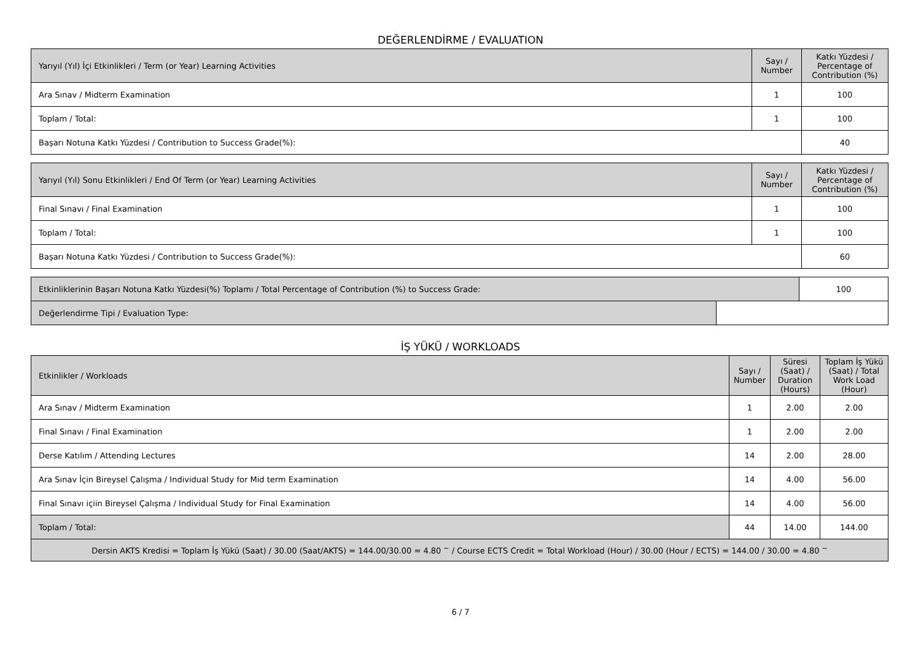DEĞERLENDİRME / EVALUATION
| Yarıyıl (Yıl) İçi Etkinlikleri / Term (or Year) Learning Activities | Sayı / Number | Katkı Yüzdesi / Percentage of Contribution (%) |
| --- | --- | --- |
| Ara Sınav / Midterm Examination | 1 | 100 |
| Toplam / Total: | 1 | 100 |
| Başarı Notuna Katkı Yüzdesi / Contribution to Success Grade(%): | | 40 |
| Yarıyıl (Yıl) Sonu Etkinlikleri / End Of Term (or Year) Learning Activities | Sayı / Number | Katkı Yüzdesi / Percentage of Contribution (%) |
| --- | --- | --- |
| Final Sınavı / Final Examination | 1 | 100 |
| Toplam / Total: | 1 | 100 |
| Başarı Notuna Katkı Yüzdesi / Contribution to Success Grade(%): | | 60 |
| Etkinliklerinin Başarı Notuna Katkı Yüzdesi(%) Toplamı / Total Percentage of Contribution (%) to Success Grade: | | 100 |
| Değerlendirme Tipi / Evaluation Type: | | |
İŞ YÜKÜ / WORKLOADS
| Etkinlikler / Workloads | Sayı / Number | Süresi (Saat) / Duration (Hours) | Toplam İş Yükü (Saat) / Total Work Load (Hour) |
| --- | --- | --- | --- |
| Ara Sınav / Midterm Examination | 1 | 2.00 | 2.00 |
| Final Sınavı / Final Examination | 1 | 2.00 | 2.00 |
| Derse Katılım / Attending Lectures | 14 | 2.00 | 28.00 |
| Ara Sınav İçin Bireysel Çalışma / Individual Study for Mid term Examination | 14 | 4.00 | 56.00 |
| Final Sınavı içiin Bireysel Çalışma / Individual Study for Final Examination | 14 | 4.00 | 56.00 |
| Toplam / Total: | 44 | 14.00 | 144.00 |
| Dersin AKTS Kredisi = Toplam İş Yükü (Saat) / 30.00 (Saat/AKTS) = 144.00/30.00 = 4.80 <sup>~</sup> / Course ECTS Credit = Total Workload (Hour) / 30.00 (Hour / ECTS) = 144.00 / 30.00 = 4.80 <sup>~</sup> | | | |
6 / 7